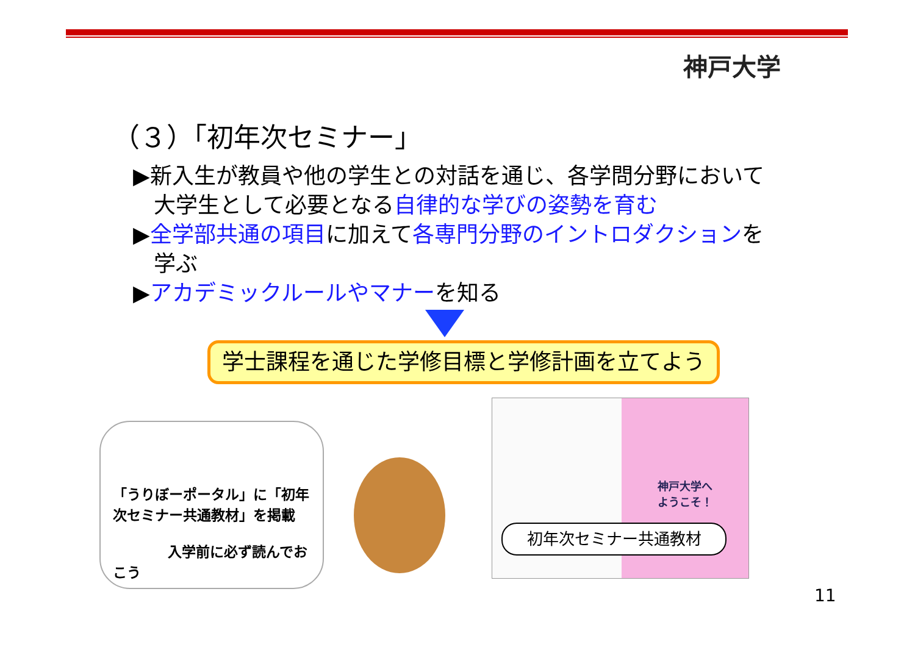神戸大学
（３）「初年次セミナー」
▶新入生が教員や他の学生との対話を通じ、各学問分野において大学生として必要となる自律的な学びの姿勢を育む
▶全学部共通の項目に加えて各専門分野のイントロダクションを学ぶ
▶アカデミックルールやマナーを知る
学士課程を通じた学修目標と学修計画を立てよう
「うりぼーポータル」に「初年次セミナー共通教材」を掲載
入学前に必ず読んでおこう
神戸大学へ
ようこそ！
初年次セミナー共通教材
11